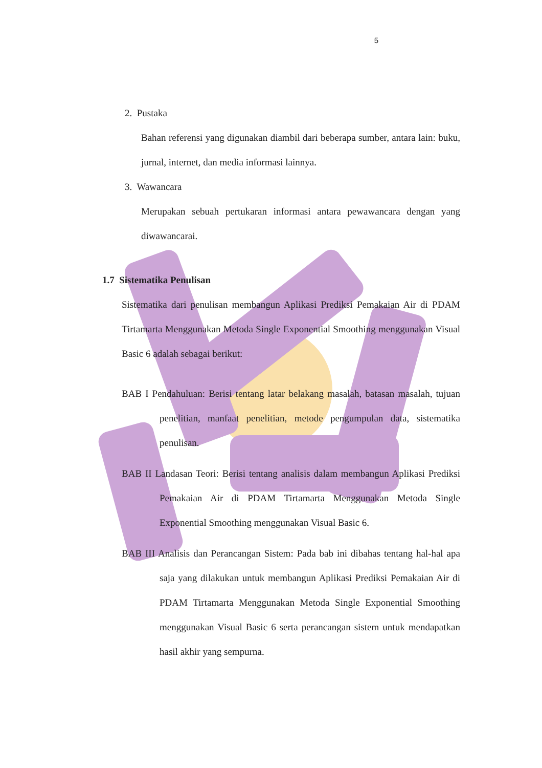5
2. Pustaka
Bahan referensi yang digunakan diambil dari beberapa sumber, antara lain: buku, jurnal, internet, dan media informasi lainnya.
3. Wawancara
Merupakan sebuah pertukaran informasi antara pewawancara dengan yang diwawancarai.
1.7 Sistematika Penulisan
Sistematika dari penulisan membangun Aplikasi Prediksi Pemakaian Air di PDAM Tirtamarta Menggunakan Metoda Single Exponential Smoothing menggunakan Visual Basic 6 adalah sebagai berikut:
BAB I Pendahuluan: Berisi tentang latar belakang masalah, batasan masalah, tujuan penelitian, manfaat penelitian, metode pengumpulan data, sistematika penulisan.
BAB II Landasan Teori: Berisi tentang analisis dalam membangun Aplikasi Prediksi Pemakaian Air di PDAM Tirtamarta Menggunakan Metoda Single Exponential Smoothing menggunakan Visual Basic 6.
BAB III Analisis dan Perancangan Sistem: Pada bab ini dibahas tentang hal-hal apa saja yang dilakukan untuk membangun Aplikasi Prediksi Pemakaian Air di PDAM Tirtamarta Menggunakan Metoda Single Exponential Smoothing menggunakan Visual Basic 6 serta perancangan sistem untuk mendapatkan hasil akhir yang sempurna.